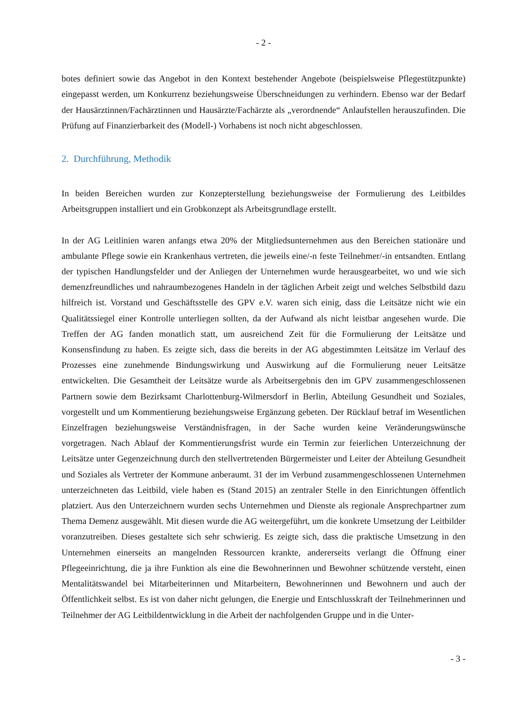- 2 -
botes definiert sowie das Angebot in den Kontext bestehender Angebote (beispielsweise Pflegestützpunkte) eingepasst werden, um Konkurrenz beziehungsweise Überschneidungen zu verhindern. Ebenso war der Bedarf der Hausärztinnen/Fachärztinnen und Hausärzte/Fachärzte als „verordnende“ Anlaufstellen herauszufinden. Die Prüfung auf Finanzierbarkeit des (Modell-) Vorhabens ist noch nicht abgeschlossen.
2. Durchführung, Methodik
In beiden Bereichen wurden zur Konzepterstellung beziehungsweise der Formulierung des Leitbildes Arbeitsgruppen installiert und ein Grobkonzept als Arbeitsgrundlage erstellt.
In der AG Leitlinien waren anfangs etwa 20% der Mitgliedsunternehmen aus den Bereichen stationäre und ambulante Pflege sowie ein Krankenhaus vertreten, die jeweils eine/-n feste Teilnehmer/-in entsandten. Entlang der typischen Handlungsfelder und der Anliegen der Unternehmen wurde herausgearbeitet, wo und wie sich demenzfreundliches und nahraumbezogenes Handeln in der täglichen Arbeit zeigt und welches Selbstbild dazu hilfreich ist. Vorstand und Geschäftsstelle des GPV e.V. waren sich einig, dass die Leitsätze nicht wie ein Qualitätssiegel einer Kontrolle unterliegen sollten, da der Aufwand als nicht leistbar angesehen wurde. Die Treffen der AG fanden monatlich statt, um ausreichend Zeit für die Formulierung der Leitsätze und Konsensfindung zu haben. Es zeigte sich, dass die bereits in der AG abgestimmten Leitsätze im Verlauf des Prozesses eine zunehmende Bindungswirkung und Auswirkung auf die Formulierung neuer Leitsätze entwickelten. Die Gesamtheit der Leitsätze wurde als Arbeitsergebnis den im GPV zusammengeschlossenen Partnern sowie dem Bezirksamt Charlottenburg-Wilmersdorf in Berlin, Abteilung Gesundheit und Soziales, vorgestellt und um Kommentierung beziehungsweise Ergänzung gebeten. Der Rücklauf betraf im Wesentlichen Einzelfragen beziehungsweise Verständnisfragen, in der Sache wurden keine Veränderungswünsche vorgetragen. Nach Ablauf der Kommentierungsfrist wurde ein Termin zur feierlichen Unterzeichnung der Leitsätze unter Gegenzeichnung durch den stellvertretenden Bürgermeister und Leiter der Abteilung Gesundheit und Soziales als Vertreter der Kommune anberaumt. 31 der im Verbund zusammengeschlossenen Unternehmen unterzeichneten das Leitbild, viele haben es (Stand 2015) an zentraler Stelle in den Einrichtungen öffentlich platziert. Aus den Unterzeichnern wurden sechs Unternehmen und Dienste als regionale Ansprechpartner zum Thema Demenz ausgewählt. Mit diesen wurde die AG weitergeführt, um die konkrete Umsetzung der Leitbilder voranzutreiben. Dieses gestaltete sich sehr schwierig. Es zeigte sich, dass die praktische Umsetzung in den Unternehmen einerseits an mangelnden Ressourcen krankte, andererseits verlangt die Öffnung einer Pflegeeinrichtung, die ja ihre Funktion als eine die Bewohnerinnen und Bewohner schützende versteht, einen Mentalitätswandel bei Mitarbeiterinnen und Mitarbeitern, Bewohnerinnen und Bewohnern und auch der Öffentlichkeit selbst. Es ist von daher nicht gelungen, die Energie und Entschlusskraft der Teilnehmerinnen und Teilnehmer der AG Leitbildentwicklung in die Arbeit der nachfolgenden Gruppe und in die Unter-
- 3 -